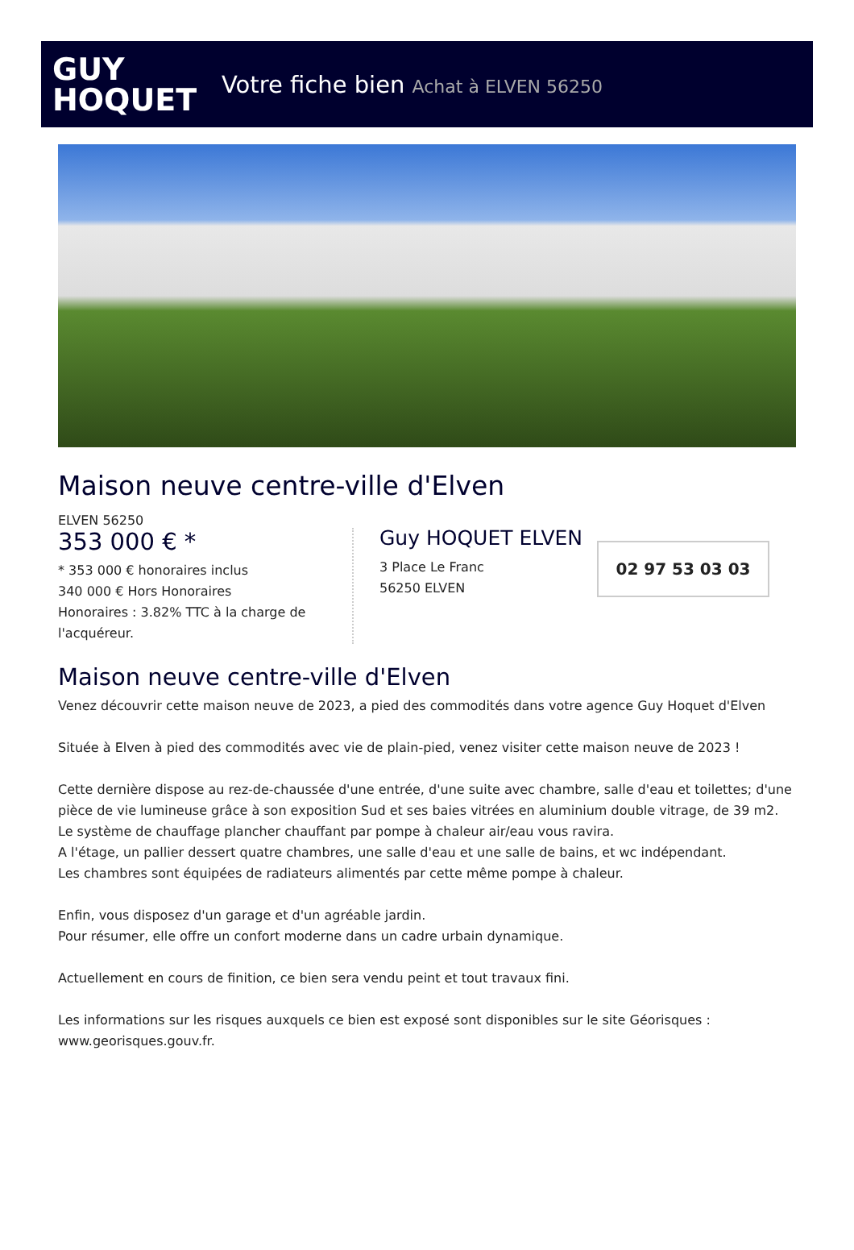GUY
HOQUET
Votre fiche bien Achat à ELVEN 56250
Maison neuve centre-ville d'Elven
ELVEN 56250
353 000 € *
* 353 000 € honoraires inclus
340 000 € Hors Honoraires
Honoraires : 3.82% TTC à la charge de l'acquéreur.
Guy HOQUET ELVEN
3 Place Le Franc
56250 ELVEN
02 97 53 03 03
Maison neuve centre-ville d'Elven
Venez découvrir cette maison neuve de 2023, a pied des commodités dans votre agence Guy Hoquet d'Elven
Située à Elven à pied des commodités avec vie de plain-pied, venez visiter cette maison neuve de 2023 !
Cette dernière dispose au rez-de-chaussée d'une entrée, d'une suite avec chambre, salle d'eau et toilettes; d'une pièce de vie lumineuse grâce à son exposition Sud et ses baies vitrées en aluminium double vitrage, de 39 m2. Le système de chauffage plancher chauffant par pompe à chaleur air/eau vous ravira.
A l'étage, un pallier dessert quatre chambres, une salle d'eau et une salle de bains, et wc indépendant.
Les chambres sont équipées de radiateurs alimentés par cette même pompe à chaleur.
Enfin, vous disposez d'un garage et d'un agréable jardin.
Pour résumer, elle offre un confort moderne dans un cadre urbain dynamique.
Actuellement en cours de finition, ce bien sera vendu peint et tout travaux fini.
Les informations sur les risques auxquels ce bien est exposé sont disponibles sur le site Géorisques : www.georisques.gouv.fr.